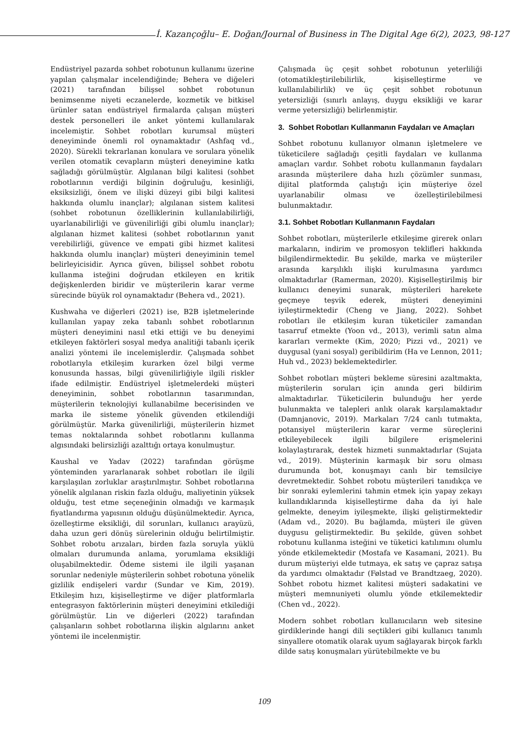İ. Kazançoğlu– E. Doğan/Journal of Business in The Digital Age 6(2), 2023, 98-127
Endüstriyel pazarda sohbet robotunun kullanımı üzerine yapılan çalışmalar incelendiğinde; Behera ve diğeleri (2021) tarafından bilişsel sohbet robotunun benimsenme niyeti eczanelerde, kozmetik ve bitkisel ürünler satan endüstriyel firmalarda çalışan müşteri destek personelleri ile anket yöntemi kullanılarak incelemiştir. Sohbet robotları kurumsal müşteri deneyiminde önemli rol oynamaktadır (Ashfaq vd., 2020). Sürekli tekrarlanan konulara ve sorulara yönelik verilen otomatik cevapların müşteri deneyimine katkı sağladığı görülmüştür. Algılanan bilgi kalitesi (sohbet robotlarının verdiği bilginin doğruluğu, kesinliği, eksiksizliği, önem ve ilişki düzeyi gibi bilgi kalitesi hakkında olumlu inançlar); algılanan sistem kalitesi (sohbet robotunun özelliklerinin kullanılabilirliği, uyarlanabilirliği ve güvenilirliği gibi olumlu inançlar); algılanan hizmet kalitesi (sohbet robotlarının yanıt verebilirliği, güvence ve empati gibi hizmet kalitesi hakkında olumlu inançlar) müşteri deneyiminin temel belirleyicisidir. Ayrıca güven, bilişsel sohbet robotu kullanma isteğini doğrudan etkileyen en kritik değişkenlerden biridir ve müşterilerin karar verme sürecinde büyük rol oynamaktadır (Behera vd., 2021).
Kushwaha ve diğerleri (2021) ise, B2B işletmelerinde kullanılan yapay zeka tabanlı sohbet robotlarının müşteri deneyimini nasıl etki ettiği ve bu deneyimi etkileyen faktörleri sosyal medya analitiği tabanlı içerik analizi yöntemi ile incelemişlerdir. Çalışmada sohbet robotlarıyla etkileşim kurarken özel bilgi verme konusunda hassas, bilgi güvenilirliğiyle ilgili riskler ifade edilmiştir. Endüstriyel işletmelerdeki müşteri deneyiminin, sohbet robotlarının tasarımından, müşterilerin teknolojiyi kullanabilme becerisinden ve marka ile sisteme yönelik güvenden etkilendiği görülmüştür. Marka güvenilirliği, müşterilerin hizmet temas noktalarında sohbet robotlarını kullanma algısındaki belirsizliği azalttığı ortaya konulmuştur.
Kaushal ve Yadav (2022) tarafından görüşme yönteminden yararlanarak sohbet robotları ile ilgili karşılaşılan zorluklar araştırılmıştır. Sohbet robotlarına yönelik algılanan riskin fazla olduğu, maliyetinin yüksek olduğu, test etme seçeneğinin olmadığı ve karmaşık fiyatlandırma yapısının olduğu düşünülmektedir. Ayrıca, özelleştirme eksikliği, dil sorunları, kullanıcı arayüzü, daha uzun geri dönüş sürelerinin olduğu belirtilmiştir. Sohbet robotu arızaları, birden fazla soruyla yüklü olmaları durumunda anlama, yorumlama eksikliği oluşabilmektedir. Ödeme sistemi ile ilgili yaşanan sorunlar nedeniyle müşterilerin sohbet robotuna yönelik gizlilik endişeleri vardır (Sundar ve Kim, 2019). Etkileşim hızı, kişiselleştirme ve diğer platformlarla entegrasyon faktörlerinin müşteri deneyimini etkilediği görülmüştür. Lin ve diğerleri (2022) tarafından çalışanların sohbet robotlarına ilişkin algılarını anket yöntemi ile incelenmiştir.
Çalışmada üç çeşit sohbet robotunun yeterliliği (otomatikleştirilebilirlik, kişiselleştirme ve kullanılabilirlik) ve üç çeşit sohbet robotunun yetersizliği (sınırlı anlayış, duygu eksikliği ve karar verme yetersizliği) belirlenmiştir.
3. Sohbet Robotları Kullanmanın Faydaları ve Amaçları
Sohbet robotunu kullanıyor olmanın işletmelere ve tüketicilere sağladığı çeşitli faydaları ve kullanma amaçları vardır. Sohbet robotu kullanmanın faydaları arasında müşterilere daha hızlı çözümler sunması, dijital platformda çalıştığı için müşteriye özel uyarlanabilir olması ve özelleştirilebilmesi bulunmaktadır.
3.1. Sohbet Robotları Kullanmanın Faydaları
Sohbet robotları, müşterilerle etkileşime girerek onları markaların, indirim ve promosyon teklifleri hakkında bilgilendirmektedir. Bu şekilde, marka ve müşteriler arasında karşılıklı ilişki kurulmasına yardımcı olmaktadırlar (Ramerman, 2020). Kişiselleştirilmiş bir kullanıcı deneyimi sunarak, müşterileri harekete geçmeye teşvik ederek, müşteri deneyimini iyileştirmektedir (Cheng ve Jiang, 2022). Sohbet robotları ile etkileşim kuran tüketiciler zamandan tasarruf etmekte (Yoon vd., 2013), verimli satın alma kararları vermekte (Kim, 2020; Pizzi vd., 2021) ve duygusal (yani sosyal) geribildirim (Ha ve Lennon, 2011; Huh vd., 2023) beklemektedirler.
Sohbet robotları müşteri bekleme süresini azaltmakta, müşterilerin soruları için anında geri bildirim almaktadırlar. Tüketicilerin bulunduğu her yerde bulunmakta ve talepleri anlık olarak karşılamaktadır (Damnjanovic, 2019). Markaları 7/24 canlı tutmakta, potansiyel müşterilerin karar verme süreçlerini etkileyebilecek ilgili bilgilere erişmelerini kolaylaştırarak, destek hizmeti sunmaktadırlar (Sujata vd., 2019). Müşterinin karmaşık bir soru olması durumunda bot, konuşmayı canlı bir temsilciye devretmektedir. Sohbet robotu müşterileri tanıdıkça ve bir sonraki eylemlerini tahmin etmek için yapay zekayı kullandıklarında kişiselleştirme daha da iyi hale gelmekte, deneyim iyileşmekte, ilişki geliştirmektedir (Adam vd., 2020). Bu bağlamda, müşteri ile güven duygusu geliştirmektedir. Bu şekilde, güven sohbet robotunu kullanma isteğini ve tüketici katılımını olumlu yönde etkilemektedir (Mostafa ve Kasamani, 2021). Bu durum müşteriyi elde tutmaya, ek satış ve çapraz satışa da yardımcı olmaktadır (Følstad ve Brandtzaeg, 2020). Sohbet robotu hizmet kalitesi müşteri sadakatini ve müşteri memnuniyeti olumlu yönde etkilemektedir (Chen vd., 2022).
Modern sohbet robotları kullanıcıların web sitesine girdiklerinde hangi dili seçtikleri gibi kullanıcı tanımlı sinyallere otomatik olarak uyum sağlayarak birçok farklı dilde satış konuşmaları yürütebilmekte ve bu
109